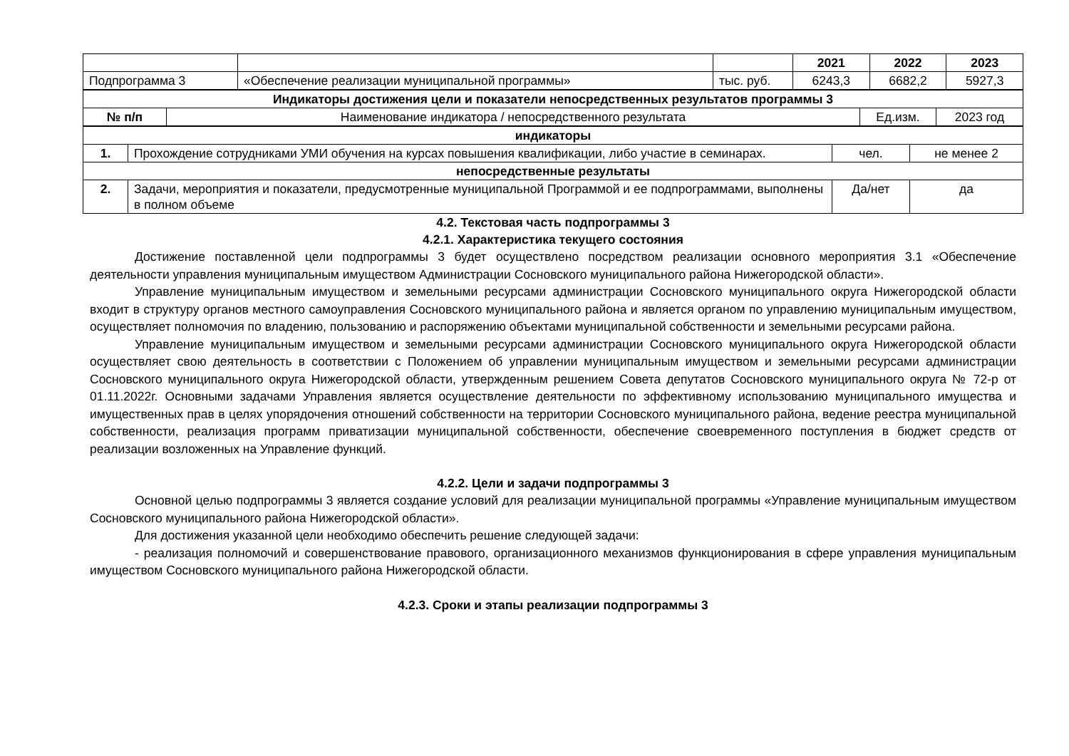| | | | 2021 | 2022 | 2023 |
| Подпрограмма 3 | «Обеспечение реализации муниципальной программы» | тыс. руб. | 6243,3 | 6682,2 | 5927,3 |
| Индикаторы достижения цели и показатели непосредственных результатов программы 3 | | | |
| --- | --- | --- | --- |
| № п/п | Наименование индикатора / непосредственного результата | Ед.изм. | 2023 год |
| индикаторы | | | |
| --- | --- | --- | --- |
| 1. | Прохождение сотрудниками УМИ обучения на курсах повышения квалификации, либо участие в семинарах. | чел. | не менее 2 |
| непосредственные результаты | | | |
| 2. | Задачи, мероприятия и показатели, предусмотренные муниципальной Программой и ее подпрограммами, выполнены в полном объеме | Да/нет | да |
4.2. Текстовая часть подпрограммы 3
4.2.1. Характеристика текущего состояния
Достижение поставленной цели подпрограммы 3 будет осуществлено посредством реализации основного мероприятия 3.1 «Обеспечение деятельности управления муниципальным имуществом Администрации Сосновского муниципального района Нижегородской области».
Управление муниципальным имуществом и земельными ресурсами администрации Сосновского муниципального округа Нижегородской области входит в структуру органов местного самоуправления Сосновского муниципального района и является органом по управлению муниципальным имуществом, осуществляет полномочия по владению, пользованию и распоряжению объектами муниципальной собственности и земельными ресурсами района.
Управление муниципальным имуществом и земельными ресурсами администрации Сосновского муниципального округа Нижегородской области осуществляет свою деятельность в соответствии с Положением об управлении муниципальным имуществом и земельными ресурсами администрации Сосновского муниципального округа Нижегородской области, утвержденным решением Совета депутатов Сосновского муниципального округа № 72-р от 01.11.2022г. Основными задачами Управления является осуществление деятельности по эффективному использованию муниципального имущества и имущественных прав в целях упорядочения отношений собственности на территории Сосновского муниципального района, ведение реестра муниципальной собственности, реализация программ приватизации муниципальной собственности, обеспечение своевременного поступления в бюджет средств от реализации возложенных на Управление функций.
4.2.2. Цели и задачи подпрограммы 3
Основной целью подпрограммы 3 является создание условий для реализации муниципальной программы «Управление муниципальным имуществом Сосновского муниципального района Нижегородской области».
Для достижения указанной цели необходимо обеспечить решение следующей задачи:
- реализация полномочий и совершенствование правового, организационного механизмов функционирования в сфере управления муниципальным имуществом Сосновского муниципального района Нижегородской области.
4.2.3. Сроки и этапы реализации подпрограммы 3